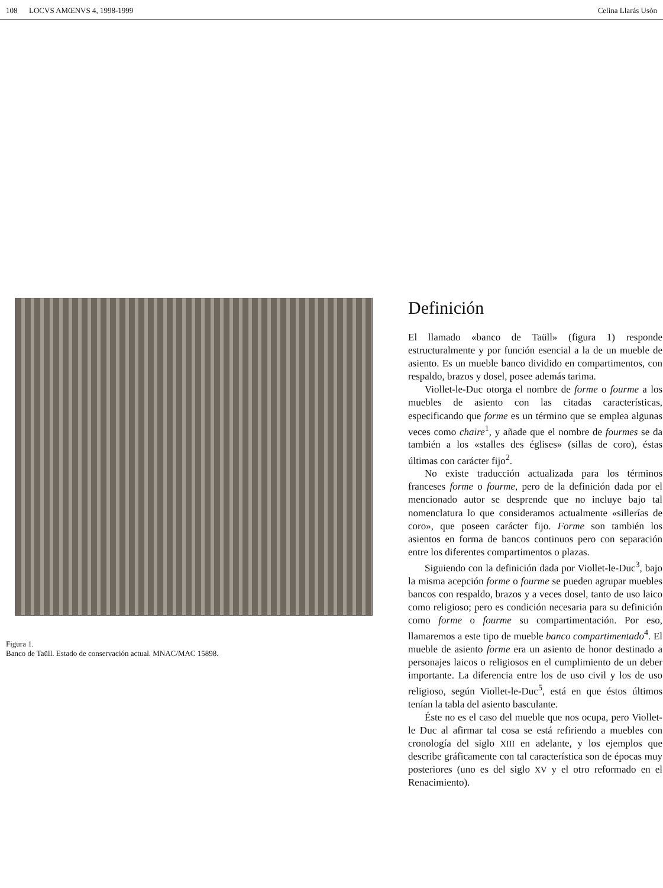108 LOCVS AMŒNVS 4, 1998-1999 Celina Llarás Usón
Figura 1.
Banco de Taüll. Estado de conservación actual. MNAC/MAC 15898.
Definición
El llamado «banco de Taüll» (figura 1) responde estructuralmente y por función esencial a la de un mueble de asiento. Es un mueble banco dividido en compartimentos, con respaldo, brazos y dosel, posee además tarima.
Viollet-le-Duc otorga el nombre de forme o fourme a los muebles de asiento con las citadas características, especificando que forme es un término que se emplea algunas veces como chaire<sup>1</sup>, y añade que el nombre de fourmes se da también a los «stalles des églises» (sillas de coro), éstas últimas con carácter fijo<sup>2</sup>.
No existe traducción actualizada para los términos franceses forme o fourme, pero de la definición dada por el mencionado autor se desprende que no incluye bajo tal nomenclatura lo que consideramos actualmente «sillerías de coro», que poseen carácter fijo. Forme son también los asientos en forma de bancos continuos pero con separación entre los diferentes compartimentos o plazas.
Siguiendo con la definición dada por Viollet-le-Duc<sup>3</sup>, bajo la misma acepción forme o fourme se pueden agrupar muebles bancos con respaldo, brazos y a veces dosel, tanto de uso laico como religioso; pero es condición necesaria para su definición como forme o fourme su compartimentación. Por eso, llamaremos a este tipo de mueble banco compartimentado<sup>4</sup>. El mueble de asiento forme era un asiento de honor destinado a personajes laicos o religiosos en el cumplimiento de un deber importante. La diferencia entre los de uso civil y los de uso religioso, según Viollet-le-Duc<sup>5</sup>, está en que éstos últimos tenían la tabla del asiento basculante.
Éste no es el caso del mueble que nos ocupa, pero Viollet-le Duc al afirmar tal cosa se está refiriendo a muebles con cronología del siglo XIII en adelante, y los ejemplos que describe gráficamente con tal característica son de épocas muy posteriores (uno es del siglo XV y el otro reformado en el Renacimiento).